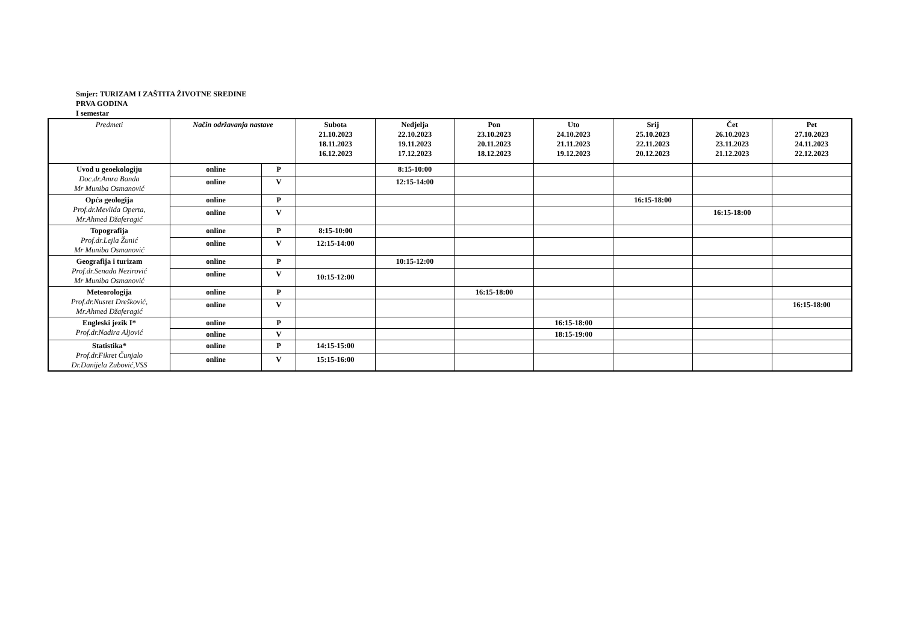Smjer: TURIZAM I ZAŠTITA ŽIVOTNE SREDINE
PRVA GODINA
I semestar
| Predmeti | Način održavanja nastave | | Subota 21.10.2023 18.11.2023 16.12.2023 | Nedjelja 22.10.2023 19.11.2023 17.12.2023 | Pon 23.10.2023 20.11.2023 18.12.2023 | Uto 24.10.2023 21.11.2023 19.12.2023 | Srij 25.10.2023 22.11.2023 20.12.2023 | Čet 26.10.2023 23.11.2023 21.12.2023 | Pet 27.10.2023 24.11.2023 22.12.2023 |
| --- | --- | --- | --- | --- | --- | --- | --- | --- | --- |
| Uvod u geoekologiju Doc.dr.Amra Banda Mr Muniba Osmanović | online | P | | 8:15-10:00 | | | | | |
| | online | V | | 12:15-14:00 | | | | | |
| Opća geologija Prof.dr.Mevlida Operta, Mr.Ahmed Džaferagić | online | P | | | | | 16:15-18:00 | | |
| | online | V | | | | | | 16:15-18:00 | |
| Topografija Prof.dr.Lejla Žunić Mr Muniba Osmanović | online | P | 8:15-10:00 | | | | | | |
| | online | V | 12:15-14:00 | | | | | | |
| Geografija i turizam Prof.dr.Senada Nezirović Mr Muniba Osmanović | online | P | | 10:15-12:00 | | | | | |
| | online | V | 10:15-12:00 | | | | | | |
| Meteorologija Prof.dr.Nusret Drešković, Mr.Ahmed Džaferagić | online | P | | | 16:15-18:00 | | | | |
| | online | V | | | | | | | 16:15-18:00 |
| Engleski jezik I* Prof.dr.Nadira Aljović | online | P | | | | 16:15-18:00 | | | |
| | online | V | | | | 18:15-19:00 | | | |
| Statistika* Prof.dr.Fikret Čunjalo Dr.Danijela Zubović,VSS | online | P | 14:15-15:00 | | | | | | |
| | online | V | 15:15-16:00 | | | | | | |